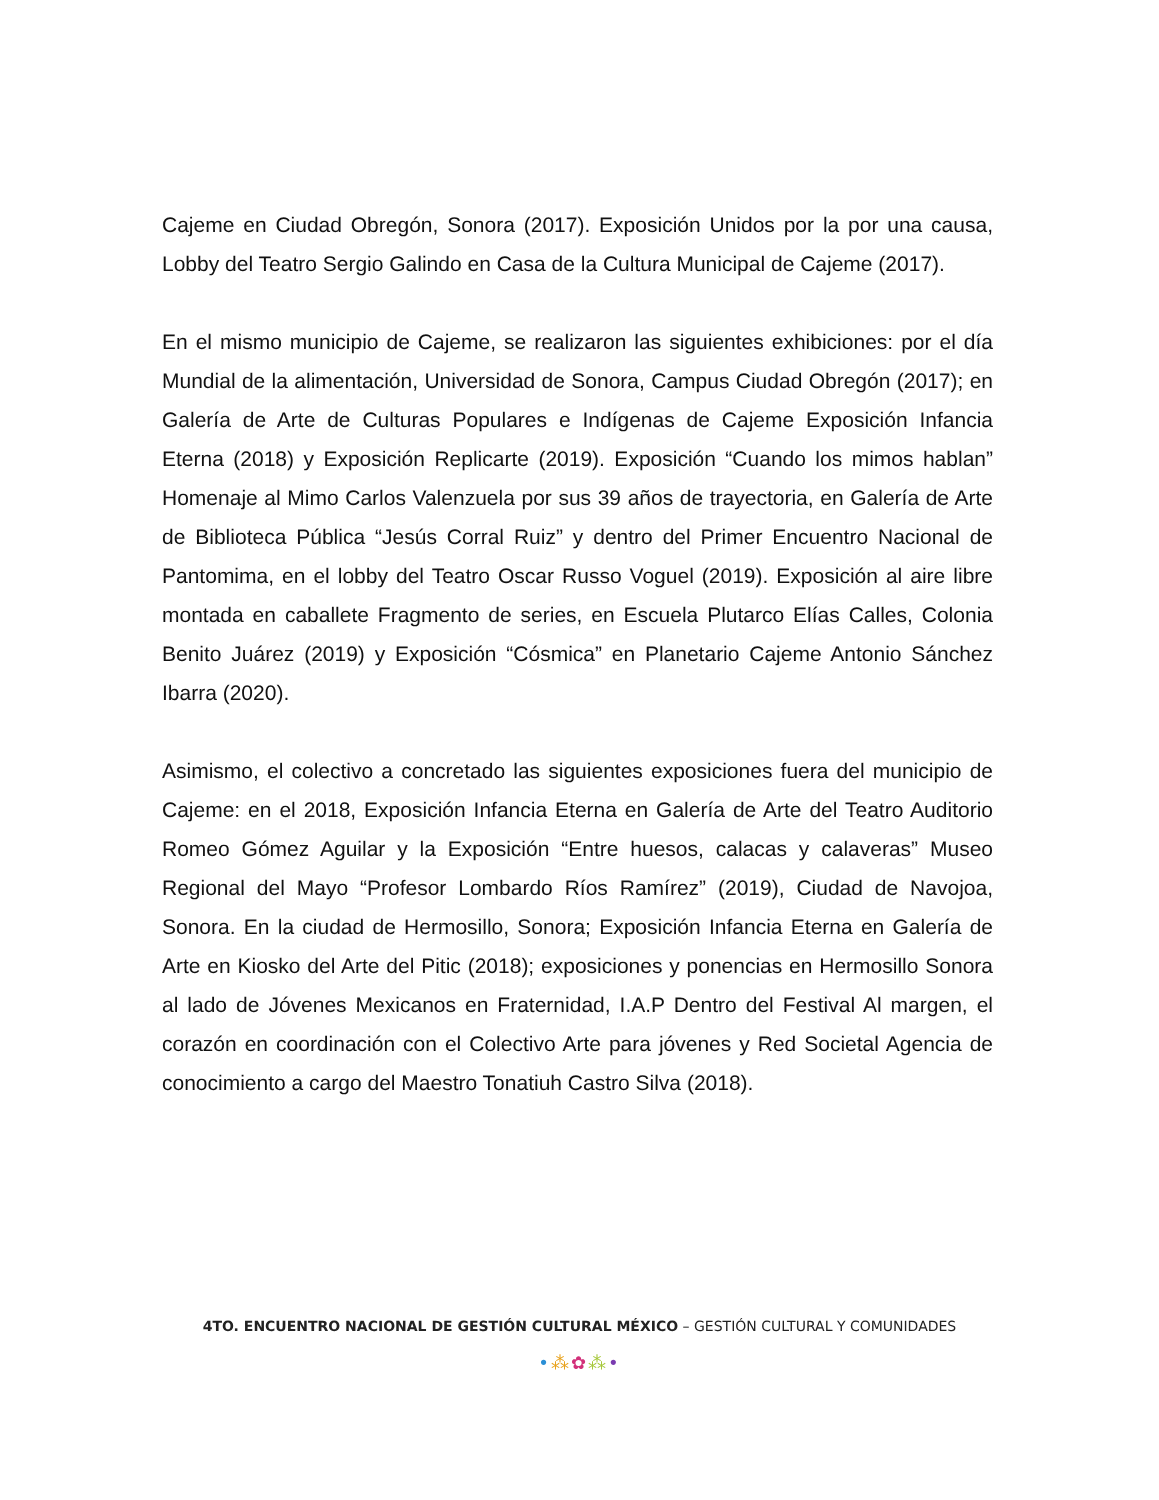Cajeme en Ciudad Obregón, Sonora (2017). Exposición Unidos por la por una causa, Lobby del Teatro Sergio Galindo en Casa de la Cultura Municipal de Cajeme (2017).
En el mismo municipio de Cajeme, se realizaron las siguientes exhibiciones: por el día Mundial de la alimentación, Universidad de Sonora, Campus Ciudad Obregón (2017); en Galería de Arte de Culturas Populares e Indígenas de Cajeme Exposición Infancia Eterna (2018) y Exposición Replicarte (2019). Exposición “Cuando los mimos hablan” Homenaje al Mimo Carlos Valenzuela por sus 39 años de trayectoria, en Galería de Arte de Biblioteca Pública “Jesús Corral Ruiz” y dentro del Primer Encuentro Nacional de Pantomima, en el lobby del Teatro Oscar Russo Voguel (2019). Exposición al aire libre montada en caballete Fragmento de series, en Escuela Plutarco Elías Calles, Colonia Benito Juárez (2019) y Exposición “Cósmica” en Planetario Cajeme Antonio Sánchez Ibarra (2020).
Asimismo, el colectivo a concretado las siguientes exposiciones fuera del municipio de Cajeme: en el 2018, Exposición Infancia Eterna en Galería de Arte del Teatro Auditorio Romeo Gómez Aguilar y la Exposición “Entre huesos, calacas y calaveras” Museo Regional del Mayo “Profesor Lombardo Ríos Ramírez” (2019), Ciudad de Navojoa, Sonora. En la ciudad de Hermosillo, Sonora; Exposición Infancia Eterna en Galería de Arte en Kiosko del Arte del Pitic (2018); exposiciones y ponencias en Hermosillo Sonora al lado de Jóvenes Mexicanos en Fraternidad, I.A.P Dentro del Festival Al margen, el corazón en coordinación con el Colectivo Arte para jóvenes y Red Societal Agencia de conocimiento a cargo del Maestro Tonatiuh Castro Silva (2018).
4TO. ENCUENTRO NACIONAL DE GESTIÓN CULTURAL MÉXICO – GESTIÓN CULTURAL Y COMUNIDADES
•⁂✿⁂•